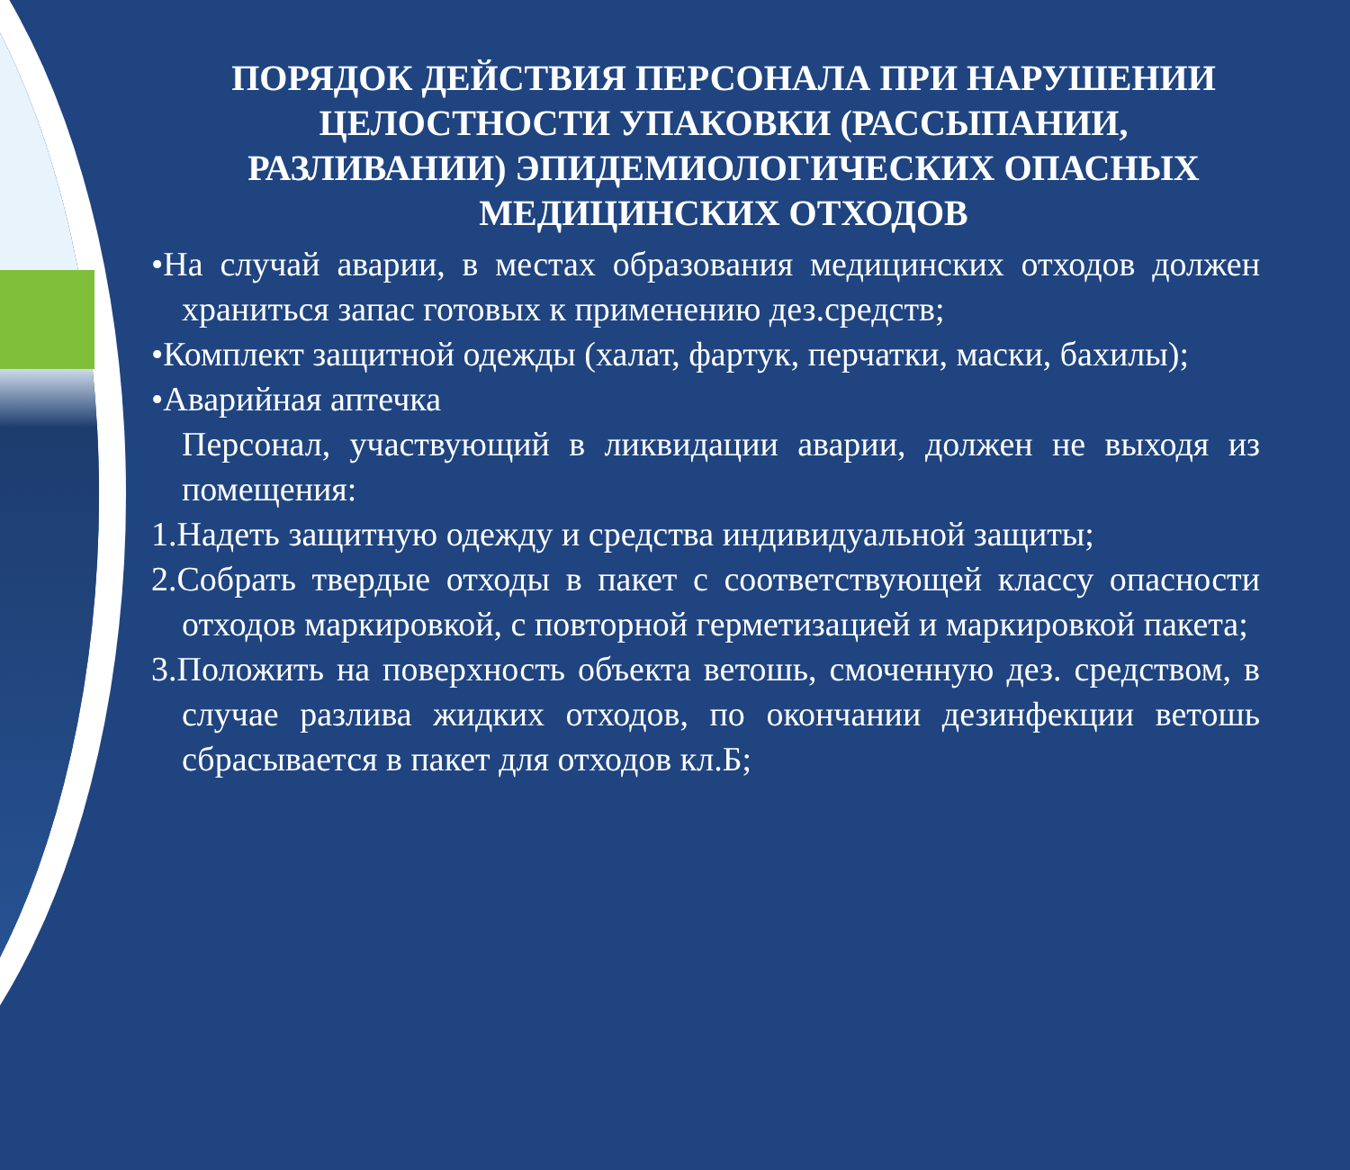ПОРЯДОК ДЕЙСТВИЯ ПЕРСОНАЛА ПРИ НАРУШЕНИИ ЦЕЛОСТНОСТИ УПАКОВКИ (РАССЫПАНИИ, РАЗЛИВАНИИ) ЭПИДЕМИОЛОГИЧЕСКИХ ОПАСНЫХ МЕДИЦИНСКИХ ОТХОДОВ
•На случай аварии, в местах образования медицинских отходов должен храниться запас готовых к применению дез.средств;
•Комплект защитной одежды (халат, фартук, перчатки, маски, бахилы);
•Аварийная аптечка
Персонал, участвующий в ликвидации аварии, должен не выходя из помещения:
1.Надеть защитную одежду и средства индивидуальной защиты;
2.Собрать твердые отходы в пакет с соответствующей классу опасности отходов маркировкой, с повторной герметизацией и маркировкой пакета;
3.Положить на поверхность объекта ветошь, смоченную дез. средством, в случае разлива жидких отходов, по окончании дезинфекции ветошь сбрасывается в пакет для отходов кл.Б;